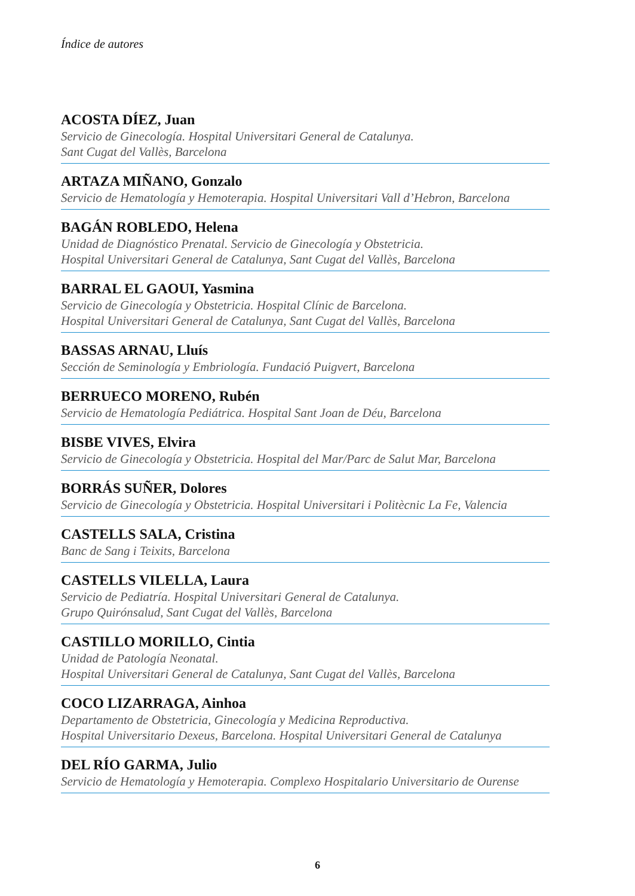Índice de autores
ACOSTA DÍEZ, Juan
Servicio de Ginecología. Hospital Universitari General de Catalunya.
Sant Cugat del Vallès, Barcelona
ARTAZA MIÑANO, Gonzalo
Servicio de Hematología y Hemoterapia. Hospital Universitari Vall d’Hebron, Barcelona
BAGÁN ROBLEDO, Helena
Unidad de Diagnóstico Prenatal. Servicio de Ginecología y Obstetricia.
Hospital Universitari General de Catalunya, Sant Cugat del Vallès, Barcelona
BARRAL EL GAOUI, Yasmina
Servicio de Ginecología y Obstetricia. Hospital Clínic de Barcelona.
Hospital Universitari General de Catalunya, Sant Cugat del Vallès, Barcelona
BASSAS ARNAU, Lluís
Sección de Seminología y Embriología. Fundació Puigvert, Barcelona
BERRUECO MORENO, Rubén
Servicio de Hematología Pediátrica. Hospital Sant Joan de Déu, Barcelona
BISBE VIVES, Elvira
Servicio de Ginecología y Obstetricia. Hospital del Mar/Parc de Salut Mar, Barcelona
BORRÁS SUÑER, Dolores
Servicio de Ginecología y Obstetricia. Hospital Universitari i Politècnic La Fe, Valencia
CASTELLS SALA, Cristina
Banc de Sang i Teixits, Barcelona
CASTELLS VILELLA, Laura
Servicio de Pediatría. Hospital Universitari General de Catalunya.
Grupo Quirónsalud, Sant Cugat del Vallès, Barcelona
CASTILLO MORILLO, Cintia
Unidad de Patología Neonatal.
Hospital Universitari General de Catalunya, Sant Cugat del Vallès, Barcelona
COCO LIZARRAGA, Ainhoa
Departamento de Obstetricia, Ginecología y Medicina Reproductiva.
Hospital Universitario Dexeus, Barcelona. Hospital Universitari General de Catalunya
DEL RÍO GARMA, Julio
Servicio de Hematología y Hemoterapia. Complexo Hospitalario Universitario de Ourense
6